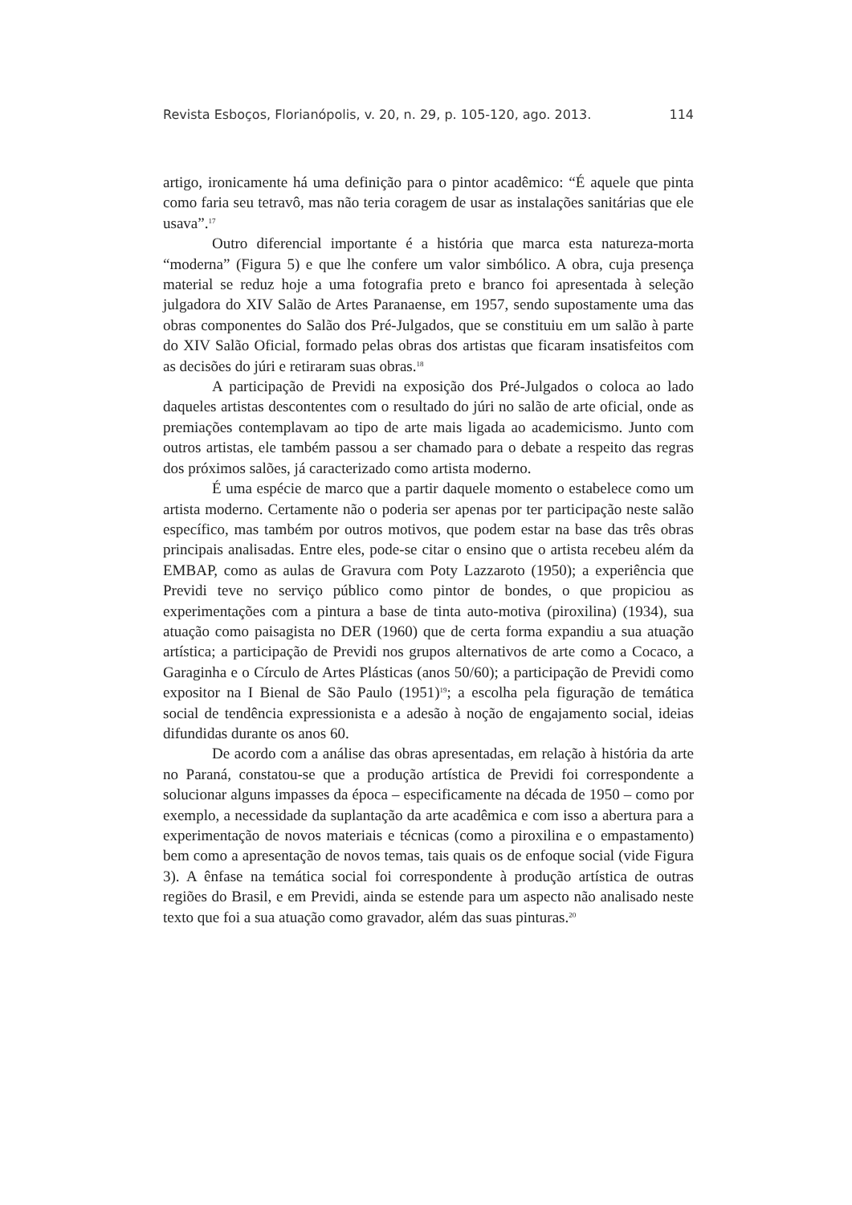Revista Esboços, Florianópolis, v. 20, n. 29, p. 105-120, ago. 2013. 114
artigo, ironicamente há uma definição para o pintor acadêmico: “É aquele que pinta como faria seu tetravô, mas não teria coragem de usar as instalações sanitárias que ele usava”.<sup>17</sup>
Outro diferencial importante é a história que marca esta natureza-morta “moderna” (Figura 5) e que lhe confere um valor simbólico. A obra, cuja presença material se reduz hoje a uma fotografia preto e branco foi apresentada à seleção julgadora do XIV Salão de Artes Paranaense, em 1957, sendo supostamente uma das obras componentes do Salão dos Pré-Julgados, que se constituiu em um salão à parte do XIV Salão Oficial, formado pelas obras dos artistas que ficaram insatisfeitos com as decisões do júri e retiraram suas obras.<sup>18</sup>
A participação de Previdi na exposição dos Pré-Julgados o coloca ao lado daqueles artistas descontentes com o resultado do júri no salão de arte oficial, onde as premiações contemplavam ao tipo de arte mais ligada ao academicismo. Junto com outros artistas, ele também passou a ser chamado para o debate a respeito das regras dos próximos salões, já caracterizado como artista moderno.
É uma espécie de marco que a partir daquele momento o estabelece como um artista moderno. Certamente não o poderia ser apenas por ter participação neste salão específico, mas também por outros motivos, que podem estar na base das três obras principais analisadas. Entre eles, pode-se citar o ensino que o artista recebeu além da EMBAP, como as aulas de Gravura com Poty Lazzaroto (1950); a experiência que Previdi teve no serviço público como pintor de bondes, o que propiciou as experimentações com a pintura a base de tinta auto-motiva (piroxilina) (1934), sua atuação como paisagista no DER (1960) que de certa forma expandiu a sua atuação artística; a participação de Previdi nos grupos alternativos de arte como a Cocaco, a Garaginha e o Círculo de Artes Plásticas (anos 50/60); a participação de Previdi como expositor na I Bienal de São Paulo (1951)<sup>19</sup>; a escolha pela figuração de temática social de tendência expressionista e a adesão à noção de engajamento social, ideias difundidas durante os anos 60.
De acordo com a análise das obras apresentadas, em relação à história da arte no Paraná, constatou-se que a produção artística de Previdi foi correspondente a solucionar alguns impasses da época – especificamente na década de 1950 – como por exemplo, a necessidade da suplantação da arte acadêmica e com isso a abertura para a experimentação de novos materiais e técnicas (como a piroxilina e o empastamento) bem como a apresentação de novos temas, tais quais os de enfoque social (vide Figura 3). A ênfase na temática social foi correspondente à produção artística de outras regiões do Brasil, e em Previdi, ainda se estende para um aspecto não analisado neste texto que foi a sua atuação como gravador, além das suas pinturas.<sup>20</sup>